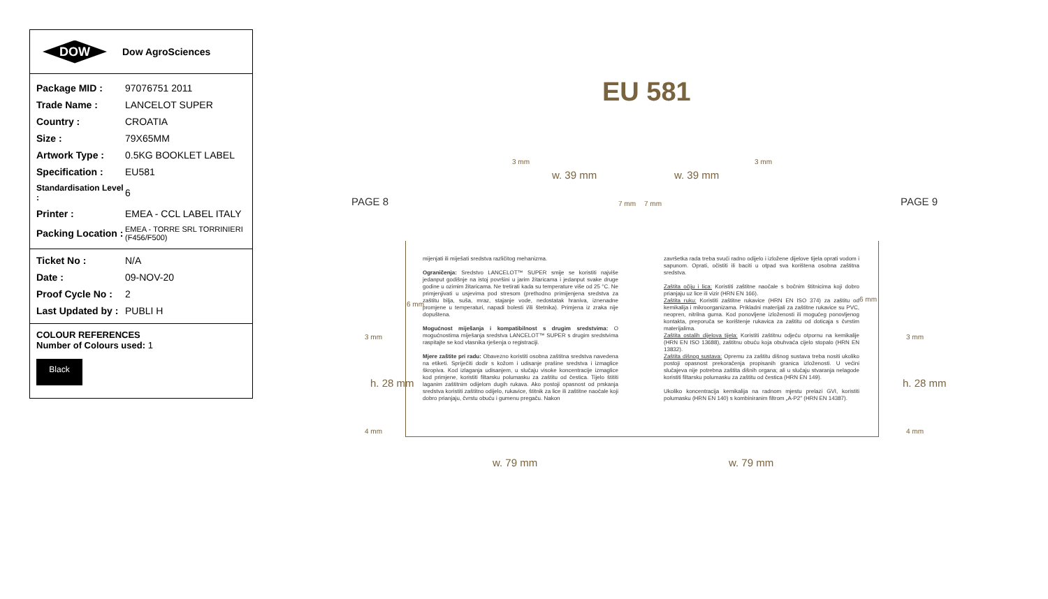DOW Dow AgroSciences
| Package MID : | 97076751 2011 |
| Trade Name : | LANCELOT SUPER |
| Country : | CROATIA |
| Size : | 79X65MM |
| Artwork Type : | 0.5KG BOOKLET LABEL |
| Specification : | EU581 |
| Standardisation Level : | 6 |
| Printer : | EMEA - CCL LABEL ITALY |
| Packing Location : | EMEA - TORRE SRL TORRINIERI (F456/F500) |
| Ticket No : | N/A |
| Date : | 09-NOV-20 |
| Proof Cycle No : | 2 |
| Last Updated by : | PUBLI H |
COLOUR REFERENCES
Number of Colours used: 1
Black
EU 581
PAGE 8 PAGE 9
3 mm 3 mm
w. 39 mm w. 39 mm
7 mm 7 mm
6 mm
6 mm
3 mm 3 mm
h. 28 mm h. 28 mm
4 mm 4 mm
w. 79 mm w. 79 mm
mijenjati ili miješati sredstva različitog mehanizma.
Ograničenja: Sredstvo LANCELOT™ SUPER smije se koristiti najviše jedanput godišnje na istoj površini u jarim žitaricama i jedanput svake druge godine u ozimim žitaricama. Ne tretirati kada su temperature više od 25 °C. Ne primjenjivati u usjevima pod stresom (prethodno primijenjena sredstva za zaštitu bilja, suša, mraz, stajanje vode, nedostatak hraniva, iznenadne promjene u temperaturi, napadi bolesti i/ili štetnika). Primjena iz zraka nije dopuštena.
Mogućnost miješanja i kompatibilnost s drugim sredstvima: O mogućnostima miješanja sredstva LANCELOT™ SUPER s drugim sredstvima raspitajte se kod vlasnika rješenja o registraciji.
Mjere zaštite pri radu: Obavezno koristiti osobna zaštitna sredstva navedena na etiketi. Spriječiti dodir s kožom i udisanje prašine sredstva i izmaglice škropiva. Kod izlaganja udisanjem, u slučaju visoke koncentracije izmaglice kod primjene, koristiti filtarsku polumasku za zaštitu od čestica. Tijelo štititi laganim zaštitnim odijelom dugih rukava. Ako postoji opasnost od prskanja sredstva koristiti zaštitno odijelo, rukavice, štitnik za lice ili zaštitne naočale koji dobro prianjaju, čvrstu obuću i gumenu pregaču. Nakon
završetka rada treba svući radno odijelo i izložene dijelove tijela oprati vodom i sapunom. Oprati, očistiti ili baciti u otpad sva korištena osobna zaštitna sredstva.
Zaštita očiju i lica: Koristiti zaštitne naočale s bočnim štitnicima koji dobro prianjaju uz lice ili vizir (HRN EN 166).
Zaštita ruku: Koristiti zaštitne rukavice (HRN EN ISO 374) za zaštitu od kemikalija i mikroorganizama. Prikladni materijali za zaštitne rukavice su PVC, neopren, nitrilna guma. Kod ponovljene izloženosti ili mogućeg ponovljenog kontakta, preporuča se korištenje rukavica za zaštitu od doticaja s čvrstim materijalima.
Zaštita ostalih dijelova tijela: Koristiti zaštitnu odjeću otpornu na kemikalije (HRN EN ISO 13688), zaštitnu obuću koja obuhvaća cijelo stopalo (HRN EN 13832).
Zaštita dišnog sustava: Opremu za zaštitu dišnog sustava treba nositi ukoliko postoji opasnost prekoračenja propisanih granica izloženosti. U većini slučajeva nije potrebna zaštita dišnih organa; ali u slučaju stvaranja nelagode koristiti filtarsku polumasku za zaštitu od čestica (HRN EN 149).
Ukoliko koncentracija kemikalija na radnom mjestu prelazi GVI, koristiti polumasku (HRN EN 140) s kombiniranim filtrom „A-P2" (HRN EN 14387).